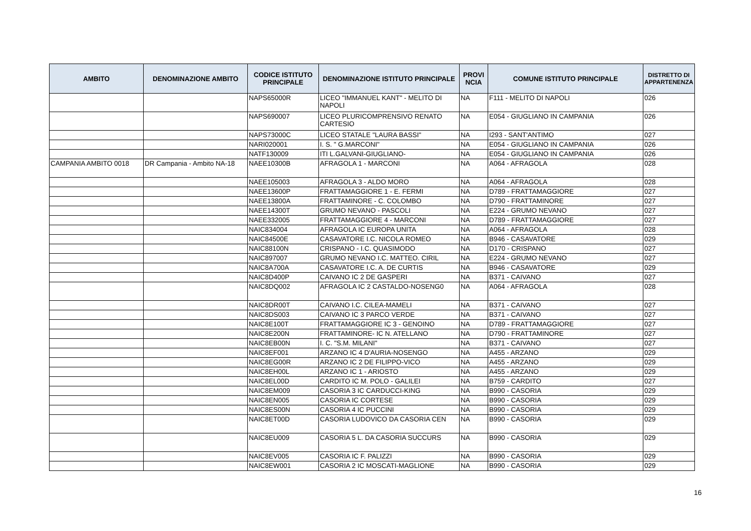| AMBITO | DENOMINAZIONE AMBITO | CODICE ISTITUTO PRINCIPALE | DENOMINAZIONE ISTITUTO PRINCIPALE | PROVI NCIA | COMUNE ISTITUTO PRINCIPALE | DISTRETTO DI APPARTENENZA |
| --- | --- | --- | --- | --- | --- | --- |
| | | NAPS65000R | LICEO "IMMANUEL KANT" - MELITO DI NAPOLI | NA | F111 - MELITO DI NAPOLI | 026 |
| | | NAPS690007 | LICEO PLURICOMPRENSIVO RENATO CARTESIO | NA | E054 - GIUGLIANO IN CAMPANIA | 026 |
| | | NAPS73000C | LICEO STATALE "LAURA BASSI" | NA | I293 - SANT'ANTIMO | 027 |
| | | NARI020001 | I. S. " G.MARCONI" | NA | E054 - GIUGLIANO IN CAMPANIA | 026 |
| | | NATF130009 | ITI L.GALVANI-GIUGLIANO- | NA | E054 - GIUGLIANO IN CAMPANIA | 026 |
| CAMPANIA AMBITO 0018 | DR Campania - Ambito NA-18 | NAEE10300B | AFRAGOLA 1 - MARCONI | NA | A064 - AFRAGOLA | 028 |
| | | NAEE105003 | AFRAGOLA 3 - ALDO MORO | NA | A064 - AFRAGOLA | 028 |
| | | NAEE13600P | FRATTAMAGGIORE 1 - E. FERMI | NA | D789 - FRATTAMAGGIORE | 027 |
| | | NAEE13800A | FRATTAMINORE - C. COLOMBO | NA | D790 - FRATTAMINORE | 027 |
| | | NAEE14300T | GRUMO NEVANO - PASCOLI | NA | E224 - GRUMO NEVANO | 027 |
| | | NAEE332005 | FRATTAMAGGIORE 4 - MARCONI | NA | D789 - FRATTAMAGGIORE | 027 |
| | | NAIC834004 | AFRAGOLA IC EUROPA UNITA | NA | A064 - AFRAGOLA | 028 |
| | | NAIC84500E | CASAVATORE I.C. NICOLA ROMEO | NA | B946 - CASAVATORE | 029 |
| | | NAIC88100N | CRISPANO - I.C. QUASIMODO | NA | D170 - CRISPANO | 027 |
| | | NAIC897007 | GRUMO NEVANO I.C. MATTEO. CIRIL | NA | E224 - GRUMO NEVANO | 027 |
| | | NAIC8A700A | CASAVATORE I.C. A. DE CURTIS | NA | B946 - CASAVATORE | 029 |
| | | NAIC8D400P | CAIVANO IC 2 DE GASPERI | NA | B371 - CAIVANO | 027 |
| | | NAIC8DQ002 | AFRAGOLA IC 2 CASTALDO-NOSENG0 | NA | A064 - AFRAGOLA | 028 |
| | | NAIC8DR00T | CAIVANO I.C. CILEA-MAMELI | NA | B371 - CAIVANO | 027 |
| | | NAIC8DS003 | CAIVANO IC 3 PARCO VERDE | NA | B371 - CAIVANO | 027 |
| | | NAIC8E100T | FRATTAMAGGIORE IC 3 - GENOINO | NA | D789 - FRATTAMAGGIORE | 027 |
| | | NAIC8E200N | FRATTAMINORE- IC N. ATELLANO | NA | D790 - FRATTAMINORE | 027 |
| | | NAIC8EB00N | I. C. "S.M. MILANI" | NA | B371 - CAIVANO | 027 |
| | | NAIC8EF001 | ARZANO IC 4 D'AURIA-NOSENGO | NA | A455 - ARZANO | 029 |
| | | NAIC8EG00R | ARZANO IC 2 DE FILIPPO-VICO | NA | A455 - ARZANO | 029 |
| | | NAIC8EH00L | ARZANO IC 1 - ARIOSTO | NA | A455 - ARZANO | 029 |
| | | NAIC8EL00D | CARDITO IC M. POLO - GALILEI | NA | B759 - CARDITO | 027 |
| | | NAIC8EM009 | CASORIA 3 IC CARDUCCI-KING | NA | B990 - CASORIA | 029 |
| | | NAIC8EN005 | CASORIA IC CORTESE | NA | B990 - CASORIA | 029 |
| | | NAIC8ES00N | CASORIA 4 IC PUCCINI | NA | B990 - CASORIA | 029 |
| | | NAIC8ET00D | CASORIA LUDOVICO DA CASORIA CEN | NA | B990 - CASORIA | 029 |
| | | NAIC8EU009 | CASORIA 5 L. DA CASORIA SUCCURS | NA | B990 - CASORIA | 029 |
| | | NAIC8EV005 | CASORIA IC F. PALIZZI | NA | B990 - CASORIA | 029 |
| | | NAIC8EW001 | CASORIA 2 IC MOSCATI-MAGLIONE | NA | B990 - CASORIA | 029 |
16